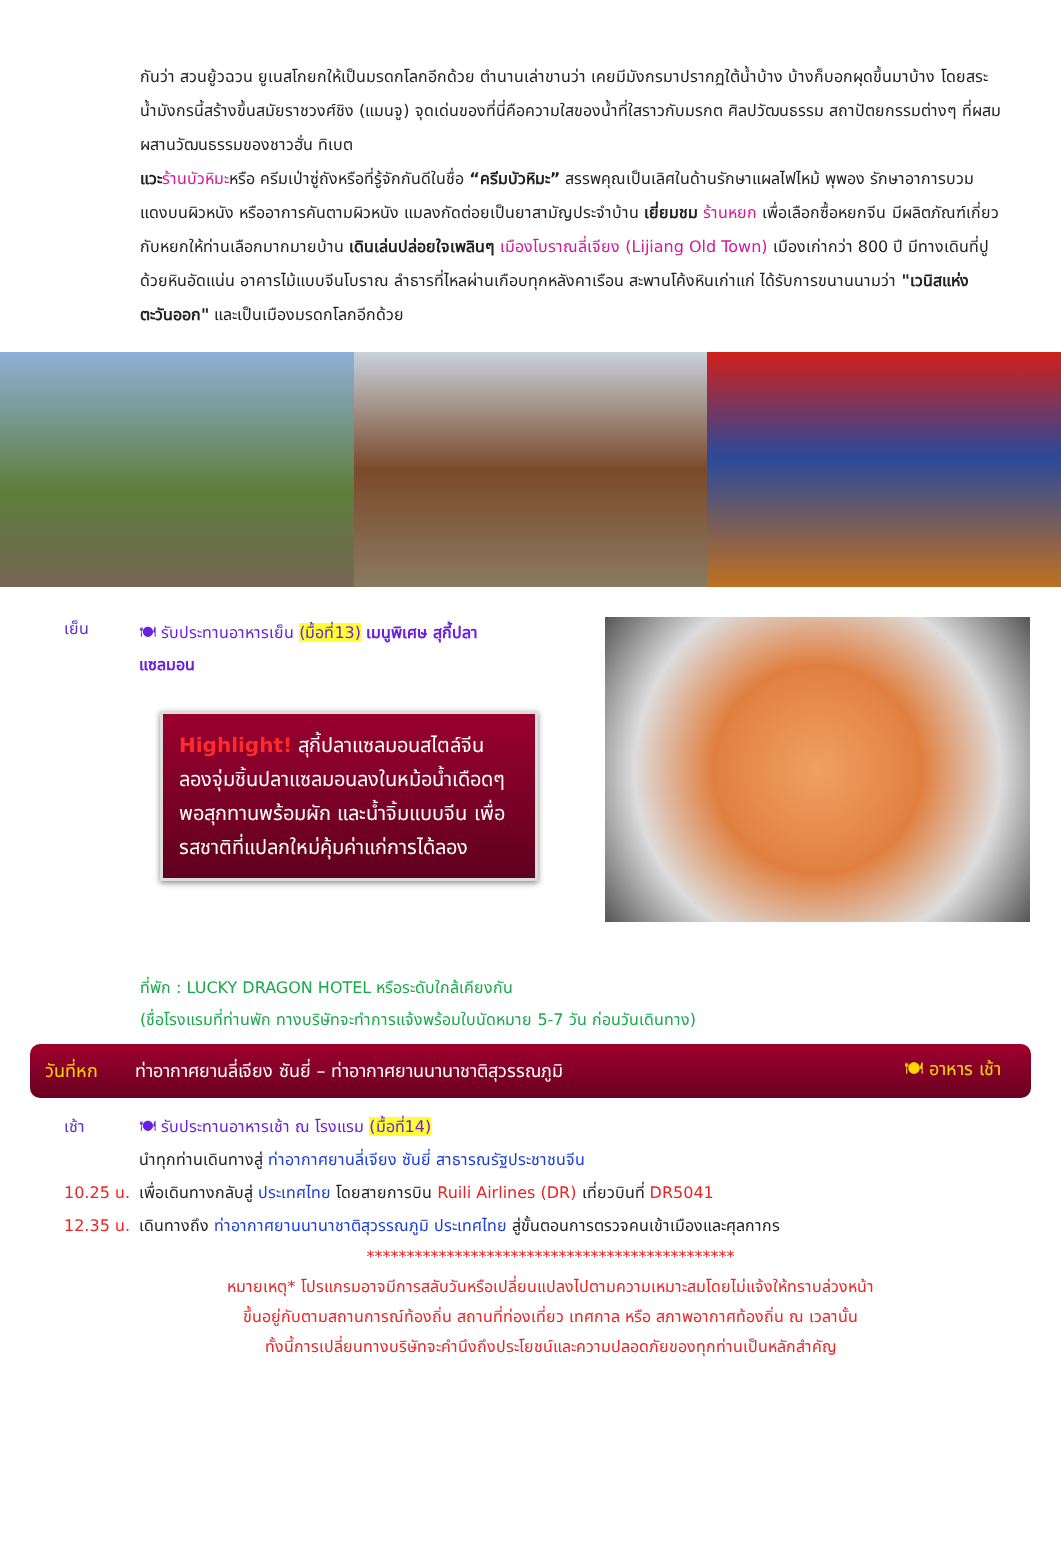กันว่า สวนยู้วฉวน ยูเนสโกยกให้เป็นมรดกโลกอีกด้วย ตำนานเล่าขานว่า เคยมีมังกรมาปรากฏใต้น้ำบ้าง บ้างก็บอกผุดขึ้นมาบ้าง โดยสระน้ำมังกรนี้สร้างขึ้นสมัยราชวงศ์ชิง (แมนจู) จุดเด่นของที่นี่คือความใสของน้ำที่ใสราวกับมรกต ศิลปวัฒนธรรม สถาปัตยกรรมต่างๆ ที่ผสมผสานวัฒนธรรมของชาวฮั่น ทิเบต
แวะ ร้านบัวหิมะหรือ ครีมเป่าซู่ถังหรือที่รู้จักกันดีในชื่อ “ครีมบัวหิมะ” สรรพคุณเป็นเลิศในด้านรักษาแผลไฟไหม้ พุพอง รักษาอาการบวมแดงบนผิวหนัง หรืออาการคันตามผิวหนัง แมลงกัดต่อยเป็นยาสามัญประจำบ้าน เยี่ยมชม ร้านหยก เพื่อเลือกซื้อหยกจีน มีผลิตภัณฑ์เกี่ยวกับหยกให้ท่านเลือกมากมายบ้าน เดินเล่นปล่อยใจเพลินๆ เมืองโบราณลี่เจียง (Lijiang Old Town) เมืองเก่ากว่า 800 ปี มีทางเดินที่ปูด้วยหินอัดแน่น อาคารไม้แบบจีนโบราณ ลำธารที่ไหลผ่านเกือบทุกหลังคาเรือน สะพานโค้งหินเก่าแก่ ได้รับการขนานนามว่า "เวนิสแห่งตะวันออก" และเป็นเมืองมรดกโลกอีกด้วย
เย็น
🍽 รับประทานอาหารเย็น (มื้อที่13) เมนูพิเศษ สุกี้ปลาแซลมอน
Highlight! สุกี้ปลาแซลมอนสไตล์จีน ลองจุ่มชิ้นปลาแซลมอนลงในหม้อน้ำเดือดๆ พอสุกทานพร้อมผัก และน้ำจิ้มแบบจีน เพื่อรสชาติที่แปลกใหม่คุ้มค่าแก่การได้ลอง
ที่พัก : LUCKY DRAGON HOTEL หรือระดับใกล้เคียงกัน
(ชื่อโรงแรมที่ท่านพัก ทางบริษัทจะทำการแจ้งพร้อมใบนัดหมาย 5-7 วัน ก่อนวันเดินทาง)
วันที่หก ท่าอากาศยานลี่เจียง ซันยี่ – ท่าอากาศยานนานาชาติสุวรรณภูมิ 🍽 อาหาร เช้า
เช้า 🍽 รับประทานอาหารเช้า ณ โรงแรม (มื้อที่14)
นำทุกท่านเดินทางสู่ ท่าอากาศยานลี่เจียง ซันยี่ สาธารณรัฐประชาชนจีน
10.25 น.
เพื่อเดินทางกลับสู่ ประเทศไทย โดยสายการบิน Ruili Airlines (DR) เที่ยวบินที่ DR5041
12.35 น.
เดินทางถึง ท่าอากาศยานนานาชาติสุวรรณภูมิ ประเทศไทย สู่ขั้นตอนการตรวจคนเข้าเมืองและศุลกากร
**********************************************
หมายเหตุ* โปรแกรมอาจมีการสลับวันหรือเปลี่ยนแปลงไปตามความเหมาะสมโดยไม่แจ้งให้ทราบล่วงหน้า
ขึ้นอยู่กับตามสถานการณ์ท้องถิ่น สถานที่ท่องเที่ยว เทศกาล หรือ สภาพอากาศท้องถิ่น ณ เวลานั้น
ทั้งนี้การเปลี่ยนทางบริษัทจะคำนึงถึงประโยชน์และความปลอดภัยของทุกท่านเป็นหลักสำคัญ